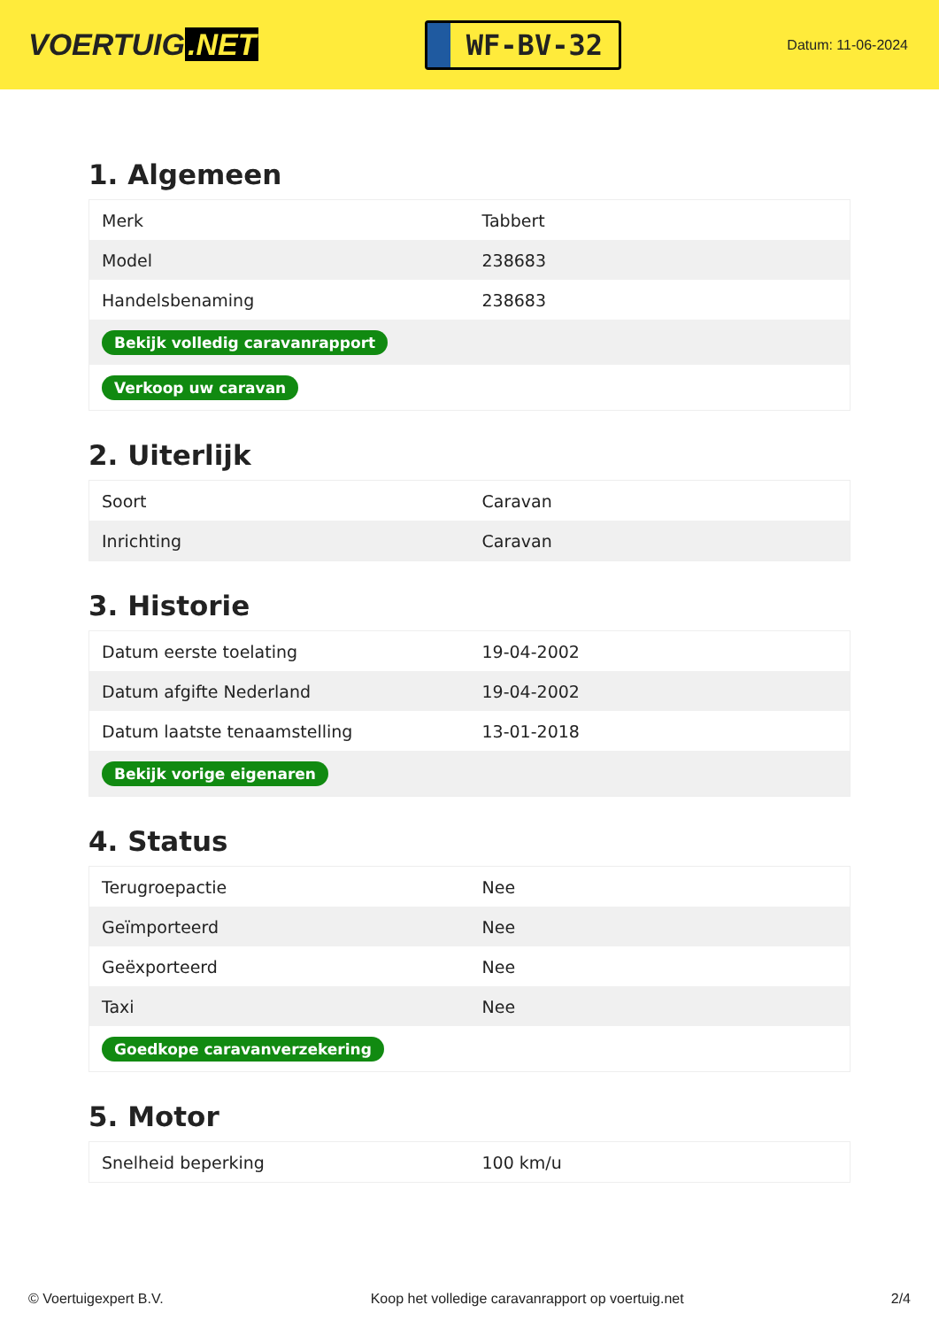VOERTUIG.NET
WF-BV-32
Datum: 11-06-2024
1. Algemeen
| Merk | Tabbert |
| Model | 238683 |
| Handelsbenaming | 238683 |
| Bekijk volledig caravanrapport | |
| Verkoop uw caravan | |
2. Uiterlijk
| Soort | Caravan |
| Inrichting | Caravan |
3. Historie
| Datum eerste toelating | 19-04-2002 |
| Datum afgifte Nederland | 19-04-2002 |
| Datum laatste tenaamstelling | 13-01-2018 |
| Bekijk vorige eigenaren | |
4. Status
| Terugroepactie | Nee |
| Geïmporteerd | Nee |
| Geëxporteerd | Nee |
| Taxi | Nee |
| Goedkope caravanverzekering | |
5. Motor
| Snelheid beperking | 100 km/u |
© Voertuigexpert B.V. Koop het volledige caravanrapport op voertuig.net 2/4